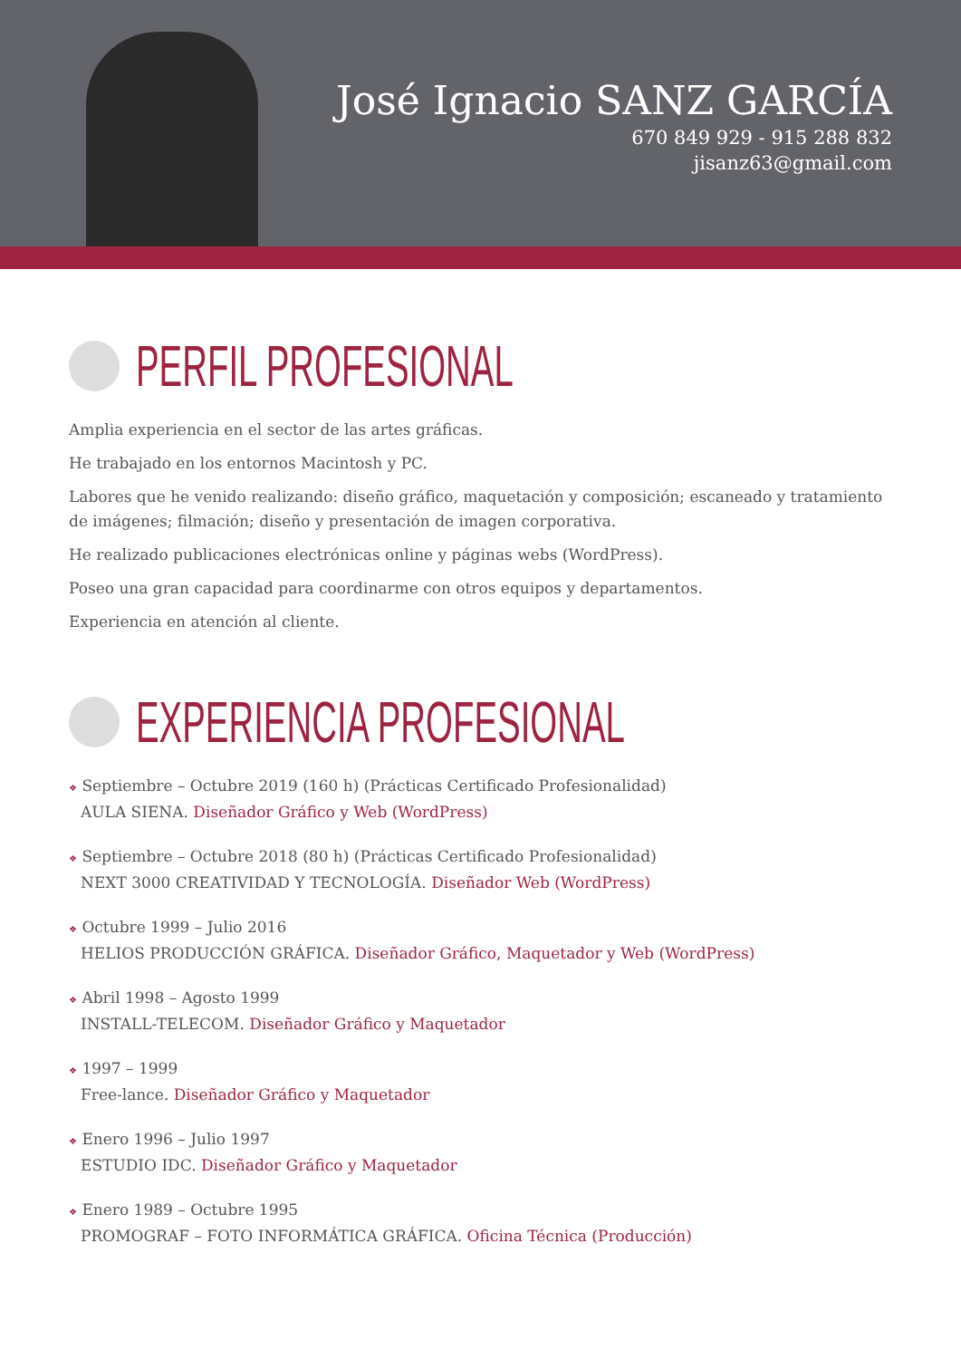José Ignacio SANZ GARCÍA
670 849 929 - 915 288 832
jisanz63@gmail.com
PERFIL PROFESIONAL
Amplia experiencia en el sector de las artes gráficas.
He trabajado en los entornos Macintosh y PC.
Labores que he venido realizando: diseño gráfico, maquetación y composición; escaneado y tratamiento de imágenes; filmación; diseño y presentación de imagen corporativa.
He realizado publicaciones electrónicas online y páginas webs (WordPress).
Poseo una gran capacidad para coordinarme con otros equipos y departamentos.
Experiencia en atención al cliente.
EXPERIENCIA PROFESIONAL
❖ Septiembre – Octubre 2019 (160 h) (Prácticas Certificado Profesionalidad)
AULA SIENA. Diseñador Gráfico y Web (WordPress)
❖ Septiembre – Octubre 2018 (80 h) (Prácticas Certificado Profesionalidad)
NEXT 3000 CREATIVIDAD Y TECNOLOGÍA. Diseñador Web (WordPress)
❖ Octubre 1999 – Julio 2016
HELIOS PRODUCCIÓN GRÁFICA. Diseñador Gráfico, Maquetador y Web (WordPress)
❖ Abril 1998 – Agosto 1999
INSTALL-TELECOM. Diseñador Gráfico y Maquetador
❖ 1997 – 1999
Free-lance. Diseñador Gráfico y Maquetador
❖ Enero 1996 – Julio 1997
ESTUDIO IDC. Diseñador Gráfico y Maquetador
❖ Enero 1989 – Octubre 1995
PROMOGRAF – FOTO INFORMÁTICA GRÁFICA. Oficina Técnica (Producción)